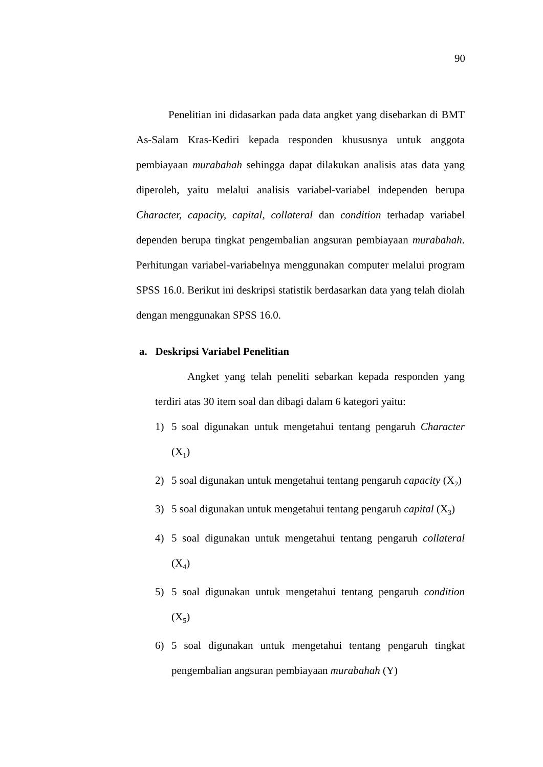90
Penelitian ini didasarkan pada data angket yang disebarkan di BMT As-Salam Kras-Kediri kepada responden khususnya untuk anggota pembiayaan murabahah sehingga dapat dilakukan analisis atas data yang diperoleh, yaitu melalui analisis variabel-variabel independen berupa Character, capacity, capital, collateral dan condition terhadap variabel dependen berupa tingkat pengembalian angsuran pembiayaan murabahah. Perhitungan variabel-variabelnya menggunakan computer melalui program SPSS 16.0. Berikut ini deskripsi statistik berdasarkan data yang telah diolah dengan menggunakan SPSS 16.0.
a. Deskripsi Variabel Penelitian
Angket yang telah peneliti sebarkan kepada responden yang terdiri atas 30 item soal dan dibagi dalam 6 kategori yaitu:
1) 5 soal digunakan untuk mengetahui tentang pengaruh Character (X<sub>1</sub>)
2) 5 soal digunakan untuk mengetahui tentang pengaruh capacity (X<sub>2</sub>)
3) 5 soal digunakan untuk mengetahui tentang pengaruh capital (X<sub>3</sub>)
4) 5 soal digunakan untuk mengetahui tentang pengaruh collateral (X<sub>4</sub>)
5) 5 soal digunakan untuk mengetahui tentang pengaruh condition (X<sub>5</sub>)
6) 5 soal digunakan untuk mengetahui tentang pengaruh tingkat pengembalian angsuran pembiayaan murabahah (Y)